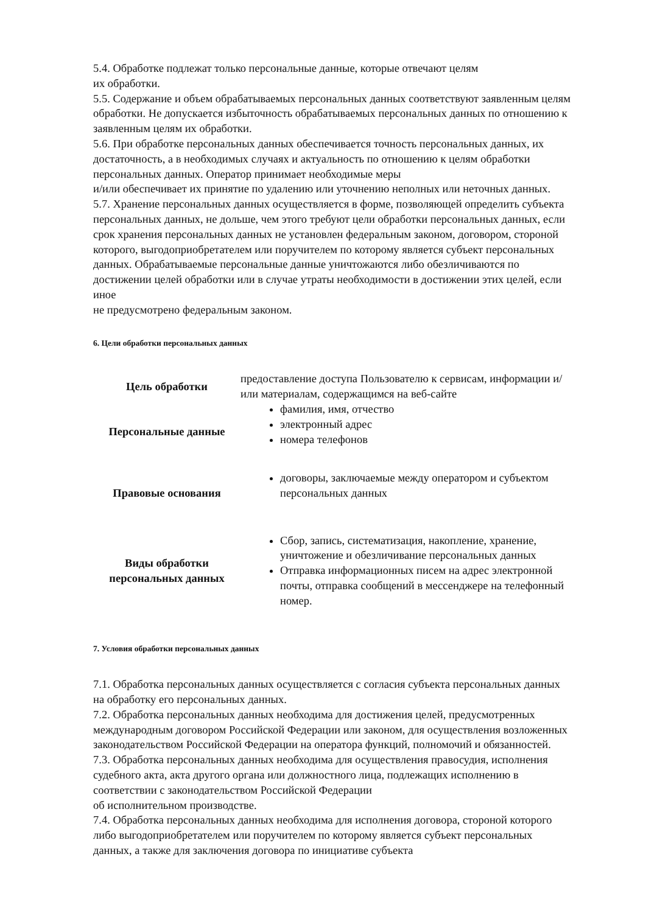5.4. Обработке подлежат только персональные данные, которые отвечают целям
их обработки.
5.5. Содержание и объем обрабатываемых персональных данных соответствуют заявленным целям обработки. Не допускается избыточность обрабатываемых персональных данных по отношению к заявленным целям их обработки.
5.6. При обработке персональных данных обеспечивается точность персональных данных, их достаточность, а в необходимых случаях и актуальность по отношению к целям обработки персональных данных. Оператор принимает необходимые меры
и/или обеспечивает их принятие по удалению или уточнению неполных или неточных данных.
5.7. Хранение персональных данных осуществляется в форме, позволяющей определить субъекта персональных данных, не дольше, чем этого требуют цели обработки персональных данных, если срок хранения персональных данных не установлен федеральным законом, договором, стороной которого, выгодоприобретателем или поручителем по которому является субъект персональных данных. Обрабатываемые персональные данные уничтожаются либо обезличиваются по достижении целей обработки или в случае утраты необходимости в достижении этих целей, если иное
не предусмотрено федеральным законом.
6. Цели обработки персональных данных
| Цель обработки | предоставление доступа Пользователю к сервисам, информации и/или материалам, содержащимся на веб-сайте |
| Персональные данные | фамилия, имя, отчество электронный адрес номера телефонов |
| Правовые основания | договоры, заключаемые между оператором и субъектом персональных данных |
| Виды обработки персональных данных | Сбор, запись, систематизация, накопление, хранение, уничтожение и обезличивание персональных данных Отправка информационных писем на адрес электронной почты, отправка сообщений в мессенджере на телефонный номер. |
7. Условия обработки персональных данных
7.1. Обработка персональных данных осуществляется с согласия субъекта персональных данных на обработку его персональных данных.
7.2. Обработка персональных данных необходима для достижения целей, предусмотренных международным договором Российской Федерации или законом, для осуществления возложенных законодательством Российской Федерации на оператора функций, полномочий и обязанностей.
7.3. Обработка персональных данных необходима для осуществления правосудия, исполнения судебного акта, акта другого органа или должностного лица, подлежащих исполнению в соответствии с законодательством Российской Федерации
об исполнительном производстве.
7.4. Обработка персональных данных необходима для исполнения договора, стороной которого либо выгодоприобретателем или поручителем по которому является субъект персональных данных, а также для заключения договора по инициативе субъекта